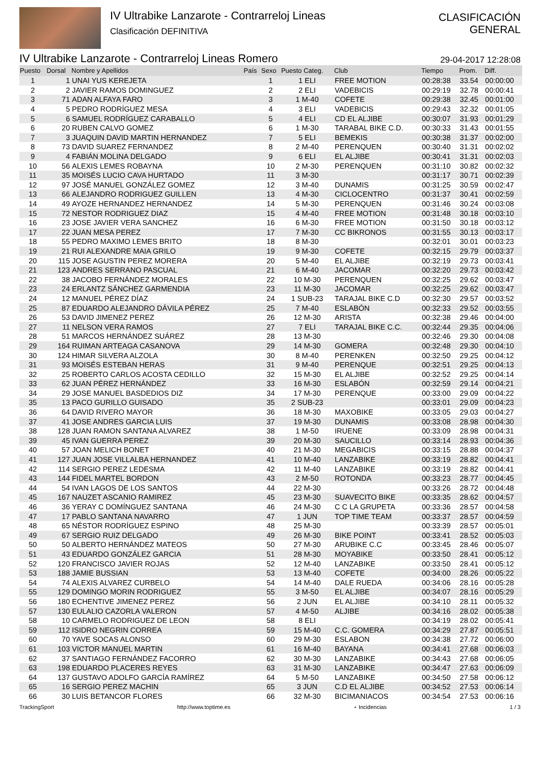IV Ultrabike Lanzarote - Contrarreloj Lineas
Clasificación DEFINITIVA
CLASIFICACIÓN
GENERAL
IV Ultrabike Lanzarote - Contrarreloj Lineas Romero 29-04-2017 12:28:08
| Puesto | Dorsal | Nombre y Apellidos | País | Sexo | Puesto Categ. | Club | Tiempo | Prom. | Diff. |
| --- | --- | --- | --- | --- | --- | --- | --- | --- | --- |
| 1 | 1 | UNAI YUS KEREJETA | | 1 | 1 ELI | FREE MOTION | 00:28:38 | 33.54 | 00:00:00 |
| 2 | 2 | JAVIER RAMOS DOMINGUEZ | | 2 | 2 ELI | VADEBICIS | 00:29:19 | 32.78 | 00:00:41 |
| 3 | 71 | ADAN ALFAYA FARO | | 3 | 1 M-40 | COFETE | 00:29:38 | 32.45 | 00:01:00 |
| 4 | 5 | PEDRO RODRÍGUEZ MESA | | 4 | 3 ELI | VADEBICIS | 00:29:43 | 32.32 | 00:01:05 |
| 5 | 6 | SAMUEL RODRÍGUEZ CARABALLO | | 5 | 4 ELI | CD EL ALJIBE | 00:30:07 | 31.93 | 00:01:29 |
| 6 | 20 | RUBEN CALVO GOMEZ | | 6 | 1 M-30 | TARABAL BIKE C.D. | 00:30:33 | 31.43 | 00:01:55 |
| 7 | 3 | JUAQUIN DAVID MARTIN HERNANDEZ | | 7 | 5 ELI | BEMEKIS | 00:30:38 | 31.37 | 00:02:00 |
| 8 | 73 | DAVID SUAREZ FERNANDEZ | | 8 | 2 M-40 | PERENQUEN | 00:30:40 | 31.31 | 00:02:02 |
| 9 | 4 | FABIÁN MOLINA DELGADO | | 9 | 6 ELI | EL ALJIBE | 00:30:41 | 31.31 | 00:02:03 |
| 10 | 56 | ALEXIS LEMES ROBAYNA | | 10 | 2 M-30 | PERENQUEN | 00:31:10 | 30.82 | 00:02:32 |
| 11 | 35 | MOISÉS LUCIO CAVA HURTADO | | 11 | 3 M-30 | | 00:31:17 | 30.71 | 00:02:39 |
| 12 | 97 | JOSÉ MANUEL GONZÁLEZ GOMEZ | | 12 | 3 M-40 | DUNAMIS | 00:31:25 | 30.59 | 00:02:47 |
| 13 | 66 | ALEJANDRO RODRIGUEZ GUILLEN | | 13 | 4 M-30 | CICLOCENTRO | 00:31:37 | 30.41 | 00:02:59 |
| 14 | 49 | AYOZE HERNANDEZ HERNANDEZ | | 14 | 5 M-30 | PERENQUEN | 00:31:46 | 30.24 | 00:03:08 |
| 15 | 72 | NESTOR RODRIGUEZ DIAZ | | 15 | 4 M-40 | FREE MOTION | 00:31:48 | 30.18 | 00:03:10 |
| 16 | 23 | JOSE JAVIER VERA SANCHEZ | | 16 | 6 M-30 | FREE MOTION | 00:31:50 | 30.18 | 00:03:12 |
| 17 | 22 | JUAN MESA PEREZ | | 17 | 7 M-30 | CC BIKRONOS | 00:31:55 | 30.13 | 00:03:17 |
| 18 | 55 | PEDRO MAXIMO LEMES BRITO | | 18 | 8 M-30 | | 00:32:01 | 30.01 | 00:03:23 |
| 19 | 21 | RUI ALEXANDRE MAIA GRILO | | 19 | 9 M-30 | COFETE | 00:32:15 | 29.79 | 00:03:37 |
| 20 | 115 | JOSE AGUSTIN PEREZ MORERA | | 20 | 5 M-40 | EL ALJIBE | 00:32:19 | 29.73 | 00:03:41 |
| 21 | 123 | ANDRES SERRANO PASCUAL | | 21 | 6 M-40 | JACOMAR | 00:32:20 | 29.73 | 00:03:42 |
| 22 | 38 | JACOBO FERNÁNDEZ MORALES | | 22 | 10 M-30 | PERENQUEN | 00:32:25 | 29.62 | 00:03:47 |
| 23 | 24 | ERLANTZ SÁNCHEZ GARMENDIA | | 23 | 11 M-30 | JACOMAR | 00:32:25 | 29.62 | 00:03:47 |
| 24 | 12 | MANUEL PÉREZ DÍAZ | | 24 | 1 SUB-23 | TARAJAL BIKE C.D | 00:32:30 | 29.57 | 00:03:52 |
| 25 | 87 | EDUARDO ALEJANDRO DÁVILA PÉREZ | | 25 | 7 M-40 | ESLABÓN | 00:32:33 | 29.52 | 00:03:55 |
| 26 | 53 | DAVID JIMENEZ PEREZ | | 26 | 12 M-30 | ARISTA | 00:32:38 | 29.46 | 00:04:00 |
| 27 | 11 | NELSON VERA RAMOS | | 27 | 7 ELI | TARAJAL BIKE C.C. | 00:32:44 | 29.35 | 00:04:06 |
| 28 | 51 | MARCOS HERNÁNDEZ SUÁREZ | | 28 | 13 M-30 | | 00:32:46 | 29.30 | 00:04:08 |
| 29 | 164 | RUIMAN ARTEAGA CASANOVA | | 29 | 14 M-30 | GOMERA | 00:32:48 | 29.30 | 00:04:10 |
| 30 | 124 | HIMAR SILVERA ALZOLA | | 30 | 8 M-40 | PERENKEN | 00:32:50 | 29.25 | 00:04:12 |
| 31 | 93 | MOISÉS ESTEBAN HERAS | | 31 | 9 M-40 | PERENQUE | 00:32:51 | 29.25 | 00:04:13 |
| 32 | 25 | ROBERTO CARLOS ACOSTA CEDILLO | | 32 | 15 M-30 | EL ALJIBE | 00:32:52 | 29.25 | 00:04:14 |
| 33 | 62 | JUAN PÉREZ HERNÁNDEZ | | 33 | 16 M-30 | ESLABÓN | 00:32:59 | 29.14 | 00:04:21 |
| 34 | 29 | JOSE MANUEL BASDEDIOS DIZ | | 34 | 17 M-30 | PERENQUE | 00:33:00 | 29.09 | 00:04:22 |
| 35 | 13 | PACO GURILLO GUISADO | | 35 | 2 SUB-23 | | 00:33:01 | 29.09 | 00:04:23 |
| 36 | 64 | DAVID RIVERO MAYOR | | 36 | 18 M-30 | MAXOBIKE | 00:33:05 | 29.03 | 00:04:27 |
| 37 | 41 | JOSE ANDRES GARCIA LUIS | | 37 | 19 M-30 | DUNAMIS | 00:33:08 | 28.98 | 00:04:30 |
| 38 | 128 | JUAN RAMON SANTANA ALVAREZ | | 38 | 1 M-50 | IRUENE | 00:33:09 | 28.98 | 00:04:31 |
| 39 | 45 | IVAN GUERRA PEREZ | | 39 | 20 M-30 | SAUCILLO | 00:33:14 | 28.93 | 00:04:36 |
| 40 | 57 | JOAN MELICH BONET | | 40 | 21 M-30 | MEGABICIS | 00:33:15 | 28.88 | 00:04:37 |
| 41 | 127 | JUAN JOSE VILLALBA HERNANDEZ | | 41 | 10 M-40 | LANZABIKE | 00:33:19 | 28.82 | 00:04:41 |
| 42 | 114 | SERGIO PEREZ LEDESMA | | 42 | 11 M-40 | LANZABIKE | 00:33:19 | 28.82 | 00:04:41 |
| 43 | 144 | FIDEL MARTEL BORDON | | 43 | 2 M-50 | ROTONDA | 00:33:23 | 28.77 | 00:04:45 |
| 44 | 54 | IVAN LAGOS DE LOS SANTOS | | 44 | 22 M-30 | | 00:33:26 | 28.72 | 00:04:48 |
| 45 | 167 | NAUZET ASCANIO RAMIREZ | | 45 | 23 M-30 | SUAVECITO BIKE | 00:33:35 | 28.62 | 00:04:57 |
| 46 | 36 | YERAY C DOMÍNGUEZ SANTANA | | 46 | 24 M-30 | C C LA GRUPETA | 00:33:36 | 28.57 | 00:04:58 |
| 47 | 17 | PABLO SANTANA NAVARRO | | 47 | 1 JUN | TOP TIME TEAM | 00:33:37 | 28.57 | 00:04:59 |
| 48 | 65 | NÉSTOR RODRÍGUEZ ESPINO | | 48 | 25 M-30 | | 00:33:39 | 28.57 | 00:05:01 |
| 49 | 67 | SERGIO RUIZ DELGADO | | 49 | 26 M-30 | BIKE POINT | 00:33:41 | 28.52 | 00:05:03 |
| 50 | 50 | ALBERTO HERNÁNDEZ MATEOS | | 50 | 27 M-30 | ARUBIKE C.C | 00:33:45 | 28.46 | 00:05:07 |
| 51 | 43 | EDUARDO GONZÁLEZ GARCIA | | 51 | 28 M-30 | MOYABIKE | 00:33:50 | 28.41 | 00:05:12 |
| 52 | 120 | FRANCISCO JAVIER ROJAS | | 52 | 12 M-40 | LANZABIKE | 00:33:50 | 28.41 | 00:05:12 |
| 53 | 188 | JAMIE BUSSIAN | | 53 | 13 M-40 | COFETE | 00:34:00 | 28.26 | 00:05:22 |
| 54 | 74 | ALEXIS ALVAREZ CURBELO | | 54 | 14 M-40 | DALE RUEDA | 00:34:06 | 28.16 | 00:05:28 |
| 55 | 129 | DOMINGO MORIN RODRIGUEZ | | 55 | 3 M-50 | EL ALJIBE | 00:34:07 | 28.16 | 00:05:29 |
| 56 | 180 | ECHENTIVE JIMENEZ PEREZ | | 56 | 2 JUN | EL ALJIBE | 00:34:10 | 28.11 | 00:05:32 |
| 57 | 130 | EULALIO CAZORLA VALERON | | 57 | 4 M-50 | ALJIBE | 00:34:16 | 28.02 | 00:05:38 |
| 58 | 10 | CARMELO RODRIGUEZ DE LEON | | 58 | 8 ELI | | 00:34:19 | 28.02 | 00:05:41 |
| 59 | 112 | ISIDRO NEGRIN CORREA | | 59 | 15 M-40 | C.C. GOMERA | 00:34:29 | 27.87 | 00:05:51 |
| 60 | 70 | YAVE SOCAS ALONSO | | 60 | 29 M-30 | ESLABON | 00:34:38 | 27.72 | 00:06:00 |
| 61 | 103 | VICTOR MANUEL MARTIN | | 61 | 16 M-40 | BAYANA | 00:34:41 | 27.68 | 00:06:03 |
| 62 | 37 | SANTIAGO FERNÁNDEZ FACORRO | | 62 | 30 M-30 | LANZABIKE | 00:34:43 | 27.68 | 00:06:05 |
| 63 | 198 | EDUARDO PLACERES REYES | | 63 | 31 M-30 | LANZABIKE | 00:34:47 | 27.63 | 00:06:09 |
| 64 | 137 | GUSTAVO ADOLFO GARCÍA RAMÍREZ | | 64 | 5 M-50 | LANZABIKE | 00:34:50 | 27.58 | 00:06:12 |
| 65 | 16 | SERGIO PEREZ MACHIN | | 65 | 3 JUN | C.D EL ALJIBE | 00:34:52 | 27.53 | 00:06:14 |
| 66 | 30 | LUIS BETANCOR FLORES | | 66 | 32 M-30 | BICIMANIACOS | 00:34:54 | 27.53 | 00:06:16 |
TrackingSport http://www.toptime.es ⋆ Incidencias 1 / 3